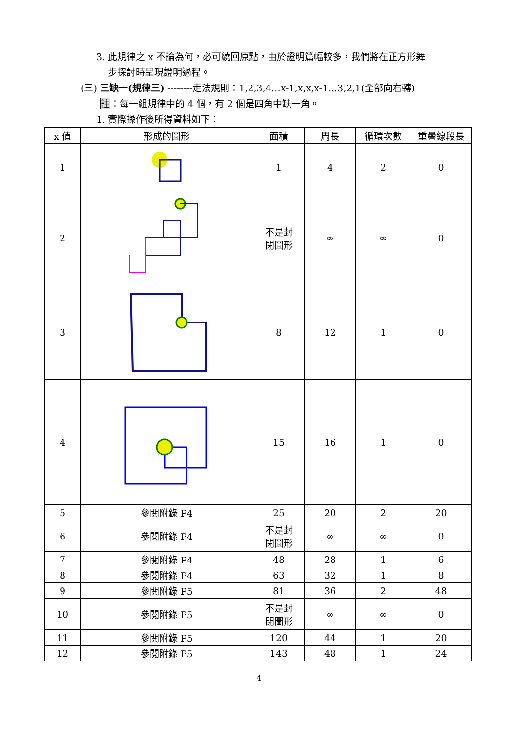3. 此規律之 x 不論為何，必可繞回原點，由於證明篇幅較多，我們將在正方形舞
步探討時呈現證明過程。
(三) 三缺一(規律三) --------走法規則：1,2,3,4…x-1,x,x,x-1…3,2,1(全部向右轉)
註：每一組規律中的 4 個，有 2 個是四角中缺一角。
1. 實際操作後所得資料如下：
| x 值 | 形成的圖形 | 面積 | 周長 | 循環次數 | 重疊線段長 |
| --- | --- | --- | --- | --- | --- |
| 1 | | 1 | 4 | 2 | 0 |
| 2 | | 不是封 閉圖形 | ∞ | ∞ | 0 |
| 3 | | 8 | 12 | 1 | 0 |
| 4 | | 15 | 16 | 1 | 0 |
| 5 | 參閱附錄 P4 | 25 | 20 | 2 | 20 |
| 6 | 參閱附錄 P4 | 不是封 閉圖形 | ∞ | ∞ | 0 |
| 7 | 參閱附錄 P4 | 48 | 28 | 1 | 6 |
| 8 | 參閱附錄 P4 | 63 | 32 | 1 | 8 |
| 9 | 參閱附錄 P5 | 81 | 36 | 2 | 48 |
| 10 | 參閱附錄 P5 | 不是封 閉圖形 | ∞ | ∞ | 0 |
| 11 | 參閱附錄 P5 | 120 | 44 | 1 | 20 |
| 12 | 參閱附錄 P5 | 143 | 48 | 1 | 24 |
4